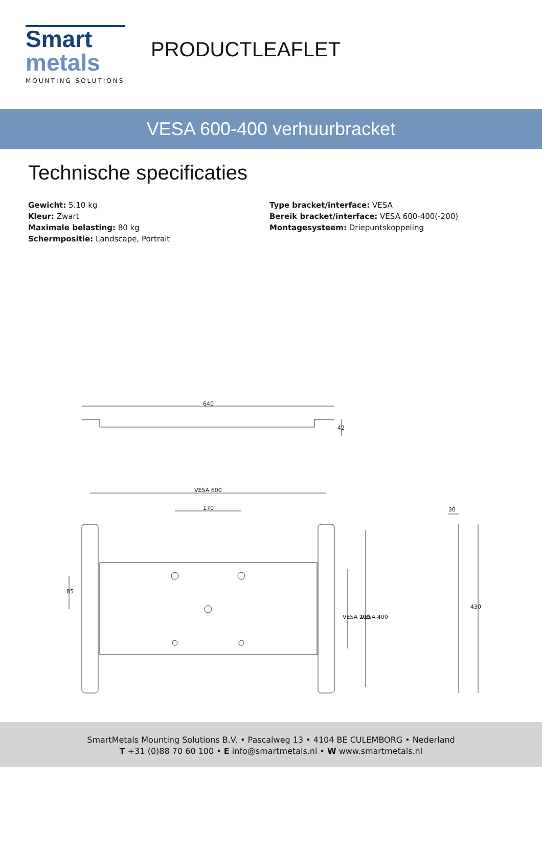Smart
metals
MOUNTING SOLUTIONS
PRODUCTLEAFLET
VESA 600-400 verhuurbracket
Technische specificaties
Gewicht: 5.10 kg
Kleur: Zwart
Maximale belasting: 80 kg
Schermpositie: Landscape, Portrait
Type bracket/interface: VESA
Bereik bracket/interface: VESA 600-400(-200)
Montagesysteem: Driepuntskoppeling
640
42
VESA 600
170
85
VESA 200
VESA 400
30
430
SmartMetals Mounting Solutions B.V. • Pascalweg 13 • 4104 BE CULEMBORG • Nederland
T +31 (0)88 70 60 100 • E info@smartmetals.nl • W www.smartmetals.nl